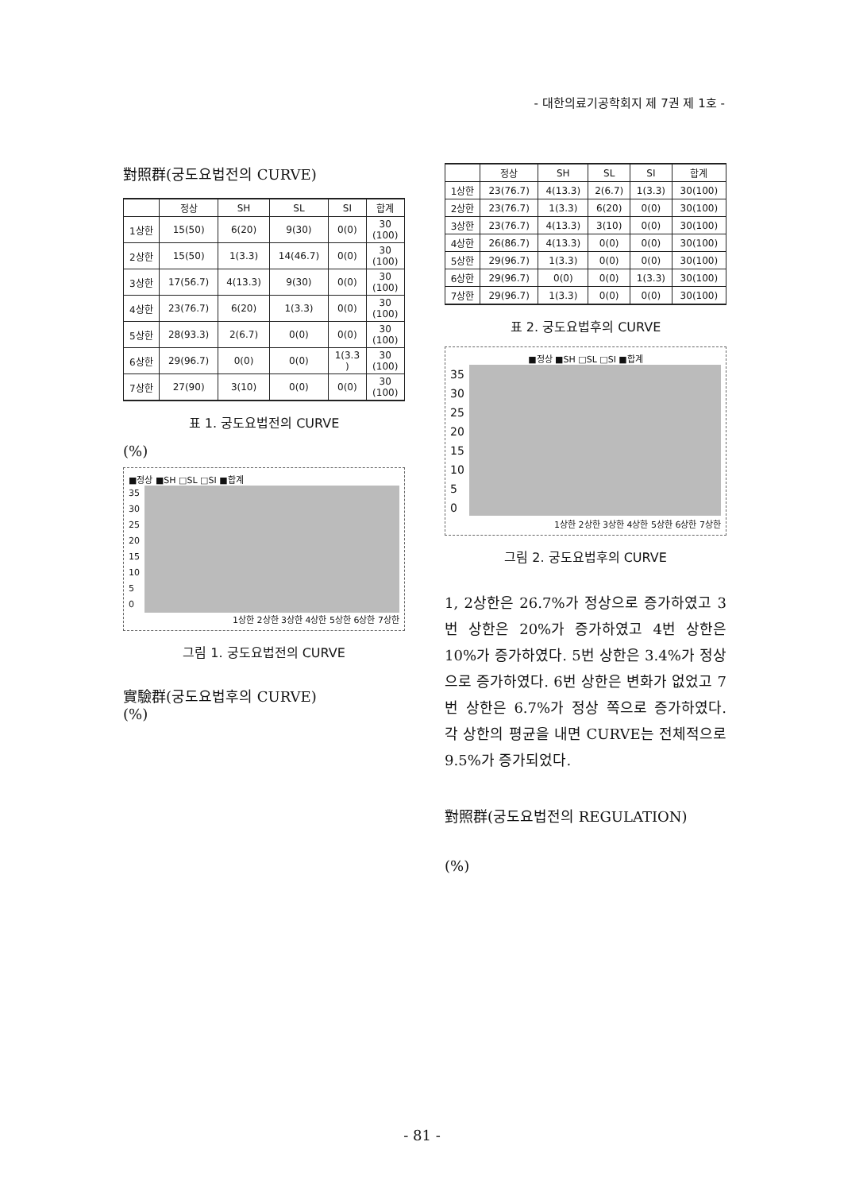- 대한의료기공학회지 제 7권 제 1호 -
對照群(궁도요법전의 CURVE)
| | 정상 | SH | SL | SI | 합계 |
| --- | --- | --- | --- | --- | --- |
| 1상한 | 15(50) | 6(20) | 9(30) | 0(0) | 30 (100) |
| 2상한 | 15(50) | 1(3.3) | 14(46.7) | 0(0) | 30 (100) |
| 3상한 | 17(56.7) | 4(13.3) | 9(30) | 0(0) | 30 (100) |
| 4상한 | 23(76.7) | 6(20) | 1(3.3) | 0(0) | 30 (100) |
| 5상한 | 28(93.3) | 2(6.7) | 0(0) | 0(0) | 30 (100) |
| 6상한 | 29(96.7) | 0(0) | 0(0) | 1(3.3 ) | 30 (100) |
| 7상한 | 27(90) | 3(10) | 0(0) | 0(0) | 30 (100) |
표 1. 궁도요법전의 CURVE
(%)
■정상 ■SH □SL □SI ■합계
35
30
25
20
15
10
5
0
1상한 2상한 3상한 4상한 5상한 6상한 7상한
그림 1. 궁도요법전의 CURVE
實驗群(궁도요법후의 CURVE)
(%)
| | 정상 | SH | SL | SI | 합계 |
| --- | --- | --- | --- | --- | --- |
| 1상한 | 23(76.7) | 4(13.3) | 2(6.7) | 1(3.3) | 30(100) |
| 2상한 | 23(76.7) | 1(3.3) | 6(20) | 0(0) | 30(100) |
| 3상한 | 23(76.7) | 4(13.3) | 3(10) | 0(0) | 30(100) |
| 4상한 | 26(86.7) | 4(13.3) | 0(0) | 0(0) | 30(100) |
| 5상한 | 29(96.7) | 1(3.3) | 0(0) | 0(0) | 30(100) |
| 6상한 | 29(96.7) | 0(0) | 0(0) | 1(3.3) | 30(100) |
| 7상한 | 29(96.7) | 1(3.3) | 0(0) | 0(0) | 30(100) |
표 2. 궁도요법후의 CURVE
■정상 ■SH □SL □SI ■합계
35
30
25
20
15
10
5
0
1상한 2상한 3상한 4상한 5상한 6상한 7상한
그림 2. 궁도요법후의 CURVE
1, 2상한은 26.7%가 정상으로 증가하였고 3번 상한은 20%가 증가하였고 4번 상한은 10%가 증가하였다. 5번 상한은 3.4%가 정상으로 증가하였다. 6번 상한은 변화가 없었고 7번 상한은 6.7%가 정상 쪽으로 증가하였다. 각 상한의 평균을 내면 CURVE는 전체적으로 9.5%가 증가되었다.
對照群(궁도요법전의 REGULATION)
(%)
- 81 -